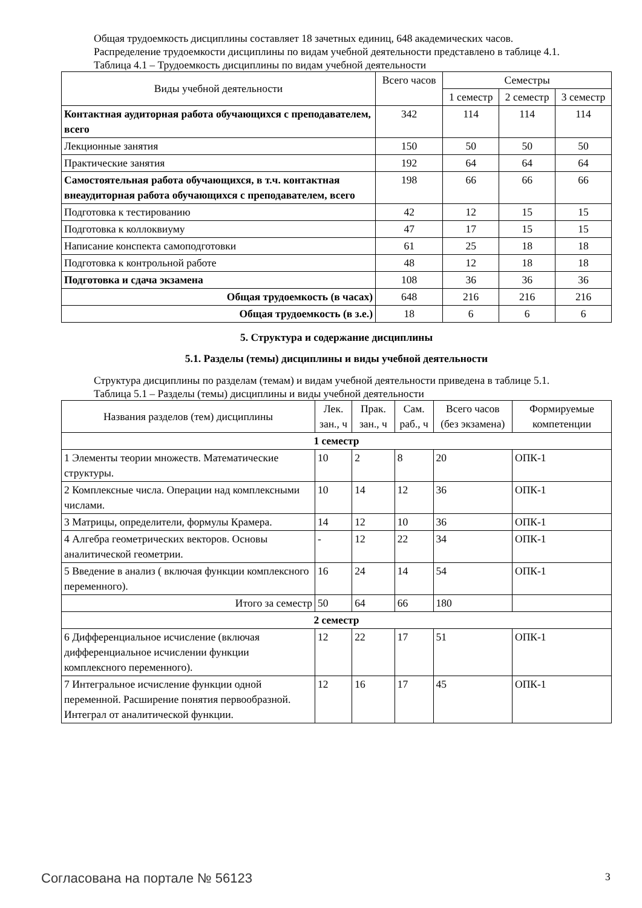Общая трудоемкость дисциплины составляет 18 зачетных единиц, 648 академических часов.
Распределение трудоемкости дисциплины по видам учебной деятельности представлено в таблице 4.1.
Таблица 4.1 – Трудоемкость дисциплины по видам учебной деятельности
| Виды учебной деятельности | Всего часов | Семестры | | |
| --- | --- | --- | --- | --- |
| | | 1 семестр | 2 семестр | 3 семестр |
| Контактная аудиторная работа обучающихся с преподавателем, всего | 342 | 114 | 114 | 114 |
| Лекционные занятия | 150 | 50 | 50 | 50 |
| Практические занятия | 192 | 64 | 64 | 64 |
| Самостоятельная работа обучающихся, в т.ч. контактная внеаудиторная работа обучающихся с преподавателем, всего | 198 | 66 | 66 | 66 |
| Подготовка к тестированию | 42 | 12 | 15 | 15 |
| Подготовка к коллоквиуму | 47 | 17 | 15 | 15 |
| Написание конспекта самоподготовки | 61 | 25 | 18 | 18 |
| Подготовка к контрольной работе | 48 | 12 | 18 | 18 |
| Подготовка и сдача экзамена | 108 | 36 | 36 | 36 |
| Общая трудоемкость (в часах) | 648 | 216 | 216 | 216 |
| Общая трудоемкость (в з.е.) | 18 | 6 | 6 | 6 |
5. Структура и содержание дисциплины
5.1. Разделы (темы) дисциплины и виды учебной деятельности
Структура дисциплины по разделам (темам) и видам учебной деятельности приведена в таблице 5.1.
Таблица 5.1 – Разделы (темы) дисциплины и виды учебной деятельности
| Названия разделов (тем) дисциплины | Лек. зан., ч | Прак. зан., ч | Сам. раб., ч | Всего часов (без экзамена) | Формируемые компетенции |
| --- | --- | --- | --- | --- | --- |
| 1 семестр | | | | | |
| 1 Элементы теории множеств. Математические структуры. | 10 | 2 | 8 | 20 | ОПК-1 |
| 2 Комплексные числа. Операции над комплексными числами. | 10 | 14 | 12 | 36 | ОПК-1 |
| 3 Матрицы, определители, формулы Крамера. | 14 | 12 | 10 | 36 | ОПК-1 |
| 4 Алгебра геометрических векторов. Основы аналитической геометрии. | - | 12 | 22 | 34 | ОПК-1 |
| 5 Введение в анализ ( включая функции комплексного переменного). | 16 | 24 | 14 | 54 | ОПК-1 |
| Итого за семестр | 50 | 64 | 66 | 180 | |
| 2 семестр | | | | | |
| 6 Дифференциальное исчисление (включая дифференциальное исчислении функции комплексного переменного). | 12 | 22 | 17 | 51 | ОПК-1 |
| 7 Интегральное исчисление функции одной переменной. Расширение понятия первообразной. Интеграл от аналитической функции. | 12 | 16 | 17 | 45 | ОПК-1 |
Согласована на портале № 56123 3